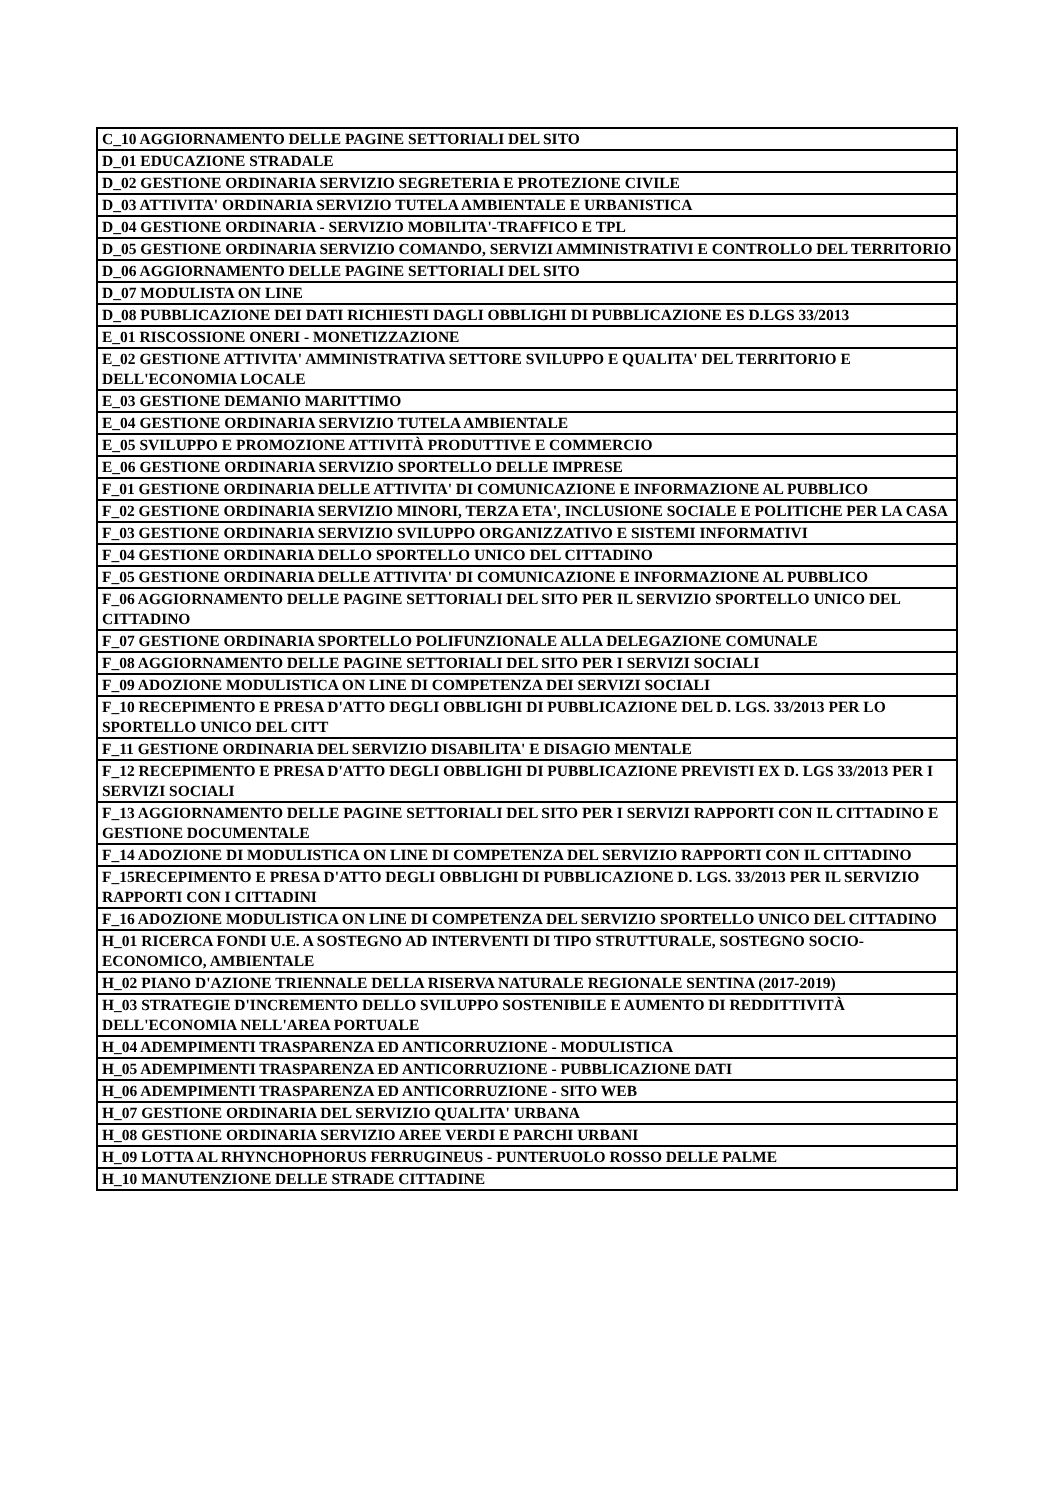| C_10 AGGIORNAMENTO DELLE PAGINE SETTORIALI DEL SITO |
| D_01 EDUCAZIONE STRADALE |
| D_02 GESTIONE ORDINARIA SERVIZIO SEGRETERIA E PROTEZIONE CIVILE |
| D_03 ATTIVITA' ORDINARIA SERVIZIO TUTELA AMBIENTALE E URBANISTICA |
| D_04 GESTIONE ORDINARIA - SERVIZIO MOBILITA'-TRAFFICO E TPL |
| D_05 GESTIONE ORDINARIA SERVIZIO COMANDO, SERVIZI AMMINISTRATIVI E CONTROLLO DEL TERRITORIO |
| D_06 AGGIORNAMENTO DELLE PAGINE SETTORIALI DEL SITO |
| D_07 MODULISTA ON LINE |
| D_08 PUBBLICAZIONE DEI DATI RICHIESTI DAGLI OBBLIGHI DI PUBBLICAZIONE ES D.LGS 33/2013 |
| E_01 RISCOSSIONE ONERI - MONETIZZAZIONE |
| E_02 GESTIONE ATTIVITA' AMMINISTRATIVA SETTORE SVILUPPO E QUALITA' DEL TERRITORIO E DELL'ECONOMIA LOCALE |
| E_03 GESTIONE DEMANIO MARITTIMO |
| E_04 GESTIONE ORDINARIA SERVIZIO TUTELA AMBIENTALE |
| E_05 SVILUPPO E PROMOZIONE ATTIVITÀ PRODUTTIVE E COMMERCIO |
| E_06 GESTIONE ORDINARIA SERVIZIO SPORTELLO DELLE IMPRESE |
| F_01 GESTIONE ORDINARIA DELLE ATTIVITA' DI COMUNICAZIONE E INFORMAZIONE AL PUBBLICO |
| F_02 GESTIONE ORDINARIA SERVIZIO MINORI, TERZA ETA', INCLUSIONE SOCIALE E POLITICHE PER LA CASA |
| F_03 GESTIONE ORDINARIA SERVIZIO SVILUPPO ORGANIZZATIVO E SISTEMI INFORMATIVI |
| F_04 GESTIONE ORDINARIA DELLO SPORTELLO UNICO DEL CITTADINO |
| F_05 GESTIONE ORDINARIA DELLE ATTIVITA' DI COMUNICAZIONE E INFORMAZIONE AL PUBBLICO |
| F_06 AGGIORNAMENTO DELLE PAGINE SETTORIALI DEL SITO PER IL SERVIZIO SPORTELLO UNICO DEL CITTADINO |
| F_07 GESTIONE ORDINARIA SPORTELLO POLIFUNZIONALE ALLA DELEGAZIONE COMUNALE |
| F_08 AGGIORNAMENTO DELLE PAGINE SETTORIALI DEL SITO PER I SERVIZI SOCIALI |
| F_09 ADOZIONE MODULISTICA ON LINE DI COMPETENZA DEI SERVIZI SOCIALI |
| F_10 RECEPIMENTO E PRESA D'ATTO DEGLI OBBLIGHI DI PUBBLICAZIONE DEL D. LGS. 33/2013 PER LO SPORTELLO UNICO DEL CITT |
| F_11 GESTIONE ORDINARIA DEL SERVIZIO DISABILITA' E DISAGIO MENTALE |
| F_12 RECEPIMENTO E PRESA D'ATTO DEGLI OBBLIGHI DI PUBBLICAZIONE PREVISTI EX D. LGS 33/2013 PER I SERVIZI SOCIALI |
| F_13 AGGIORNAMENTO DELLE PAGINE SETTORIALI DEL SITO PER I SERVIZI RAPPORTI CON IL CITTADINO E GESTIONE DOCUMENTALE |
| F_14 ADOZIONE DI MODULISTICA ON LINE DI COMPETENZA DEL SERVIZIO RAPPORTI CON IL CITTADINO |
| F_15RECEPIMENTO E PRESA D'ATTO DEGLI OBBLIGHI DI PUBBLICAZIONE D. LGS. 33/2013 PER IL SERVIZIO RAPPORTI CON I CITTADINI |
| F_16 ADOZIONE MODULISTICA ON LINE DI COMPETENZA DEL SERVIZIO SPORTELLO UNICO DEL CITTADINO |
| H_01 RICERCA FONDI U.E. A SOSTEGNO AD INTERVENTI DI TIPO STRUTTURALE, SOSTEGNO SOCIO-ECONOMICO, AMBIENTALE |
| H_02 PIANO D'AZIONE TRIENNALE DELLA RISERVA NATURALE REGIONALE SENTINA (2017-2019) |
| H_03 STRATEGIE D'INCREMENTO DELLO SVILUPPO SOSTENIBILE E AUMENTO DI REDDITTIVITÀ DELL'ECONOMIA NELL'AREA PORTUALE |
| H_04 ADEMPIMENTI TRASPARENZA ED ANTICORRUZIONE - MODULISTICA |
| H_05 ADEMPIMENTI TRASPARENZA ED ANTICORRUZIONE - PUBBLICAZIONE DATI |
| H_06 ADEMPIMENTI TRASPARENZA ED ANTICORRUZIONE - SITO WEB |
| H_07 GESTIONE ORDINARIA DEL SERVIZIO QUALITA' URBANA |
| H_08 GESTIONE ORDINARIA SERVIZIO AREE VERDI E PARCHI URBANI |
| H_09 LOTTA AL RHYNCHOPHORUS FERRUGINEUS - PUNTERUOLO ROSSO DELLE PALME |
| H_10 MANUTENZIONE DELLE STRADE CITTADINE |